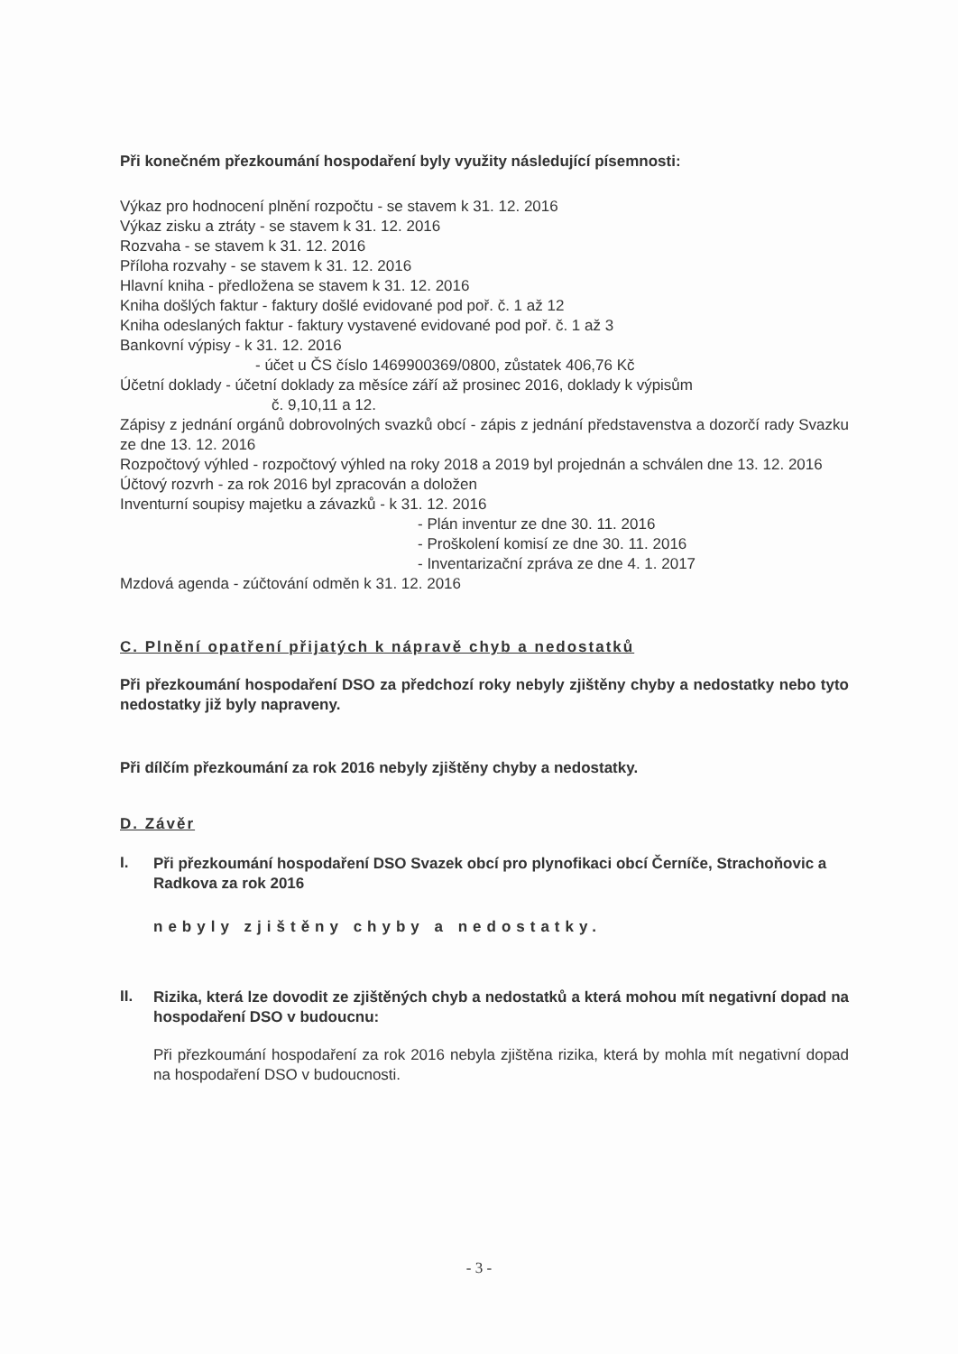Při konečném přezkoumání hospodaření byly využity následující písemnosti:
Výkaz pro hodnocení plnění rozpočtu - se stavem k 31. 12. 2016
Výkaz zisku a ztráty - se stavem k 31. 12. 2016
Rozvaha - se stavem k 31. 12. 2016
Příloha rozvahy - se stavem k 31. 12. 2016
Hlavní kniha - předložena se stavem k 31. 12. 2016
Kniha došlých faktur - faktury došlé evidované pod poř. č. 1 až 12
Kniha odeslaných faktur - faktury vystavené evidované pod poř. č. 1 až 3
Bankovní výpisy - k 31. 12. 2016
- účet u ČS číslo 1469900369/0800, zůstatek 406,76 Kč
Účetní doklady - účetní doklady za měsíce září až prosinec 2016, doklady k výpisům
č. 9,10,11 a 12.
Zápisy z jednání orgánů dobrovolných svazků obcí - zápis z jednání představenstva a dozorčí rady Svazku ze dne 13. 12. 2016
Rozpočtový výhled - rozpočtový výhled na roky 2018 a 2019 byl projednán a schválen dne 13. 12. 2016
Účtový rozvrh - za rok 2016 byl zpracován a doložen
Inventurní soupisy majetku a závazků - k 31. 12. 2016
- Plán inventur ze dne 30. 11. 2016
- Proškolení komisí ze dne 30. 11. 2016
- Inventarizační zpráva ze dne 4. 1. 2017
Mzdová agenda - zúčtování odměn k 31. 12. 2016
C. Plnění opatření přijatých k nápravě chyb a nedostatků
Při přezkoumání hospodaření DSO za předchozí roky nebyly zjištěny chyby a nedostatky nebo tyto nedostatky již byly napraveny.
Při dílčím přezkoumání za rok 2016 nebyly zjištěny chyby a nedostatky.
D. Závěr
I.
Při přezkoumání hospodaření DSO Svazek obcí pro plynofikaci obcí Černíče, Strachoňovic a Radkova za rok 2016
nebyly zjištěny chyby a nedostatky.
II.
Rizika, která lze dovodit ze zjištěných chyb a nedostatků a která mohou mít negativní dopad na hospodaření DSO v budoucnu:
Při přezkoumání hospodaření za rok 2016 nebyla zjištěna rizika, která by mohla mít negativní dopad na hospodaření DSO v budoucnosti.
- 3 -